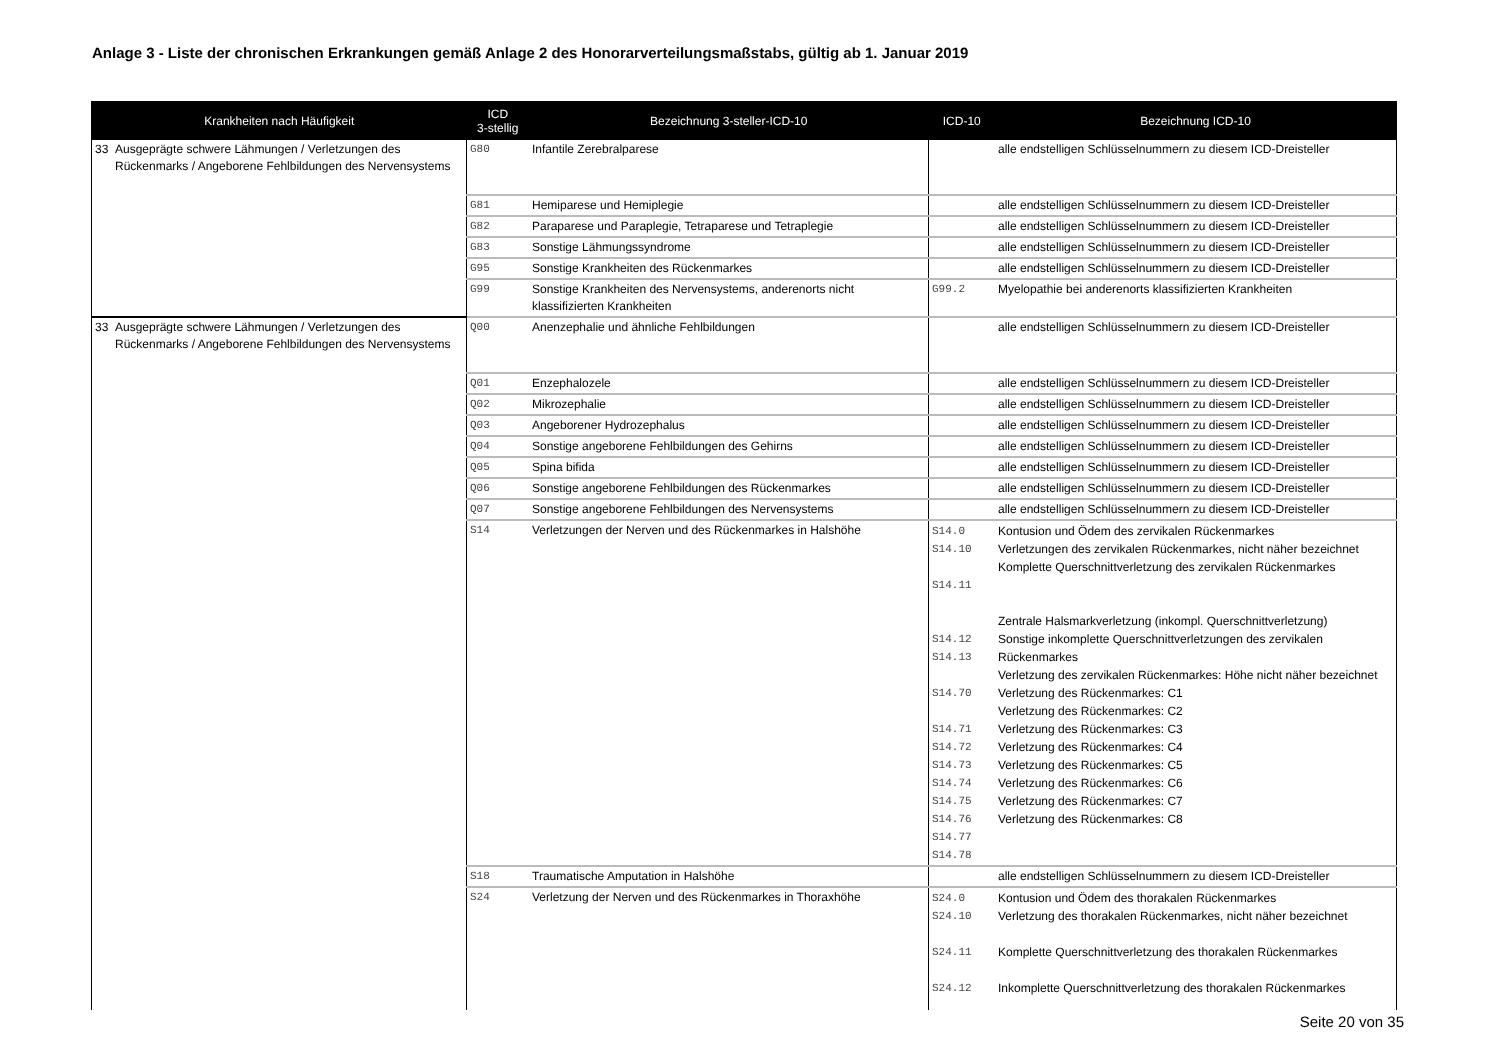Anlage 3 - Liste der chronischen Erkrankungen gemäß Anlage 2 des Honorarverteilungsmaßstabs, gültig ab 1. Januar 2019
| Krankheiten nach Häufigkeit | | ICD 3-stellig | Bezeichnung 3-steller-ICD-10 | ICD-10 | Bezeichnung ICD-10 |
| --- | --- | --- | --- | --- | --- |
| 33 | Ausgeprägte schwere Lähmungen / Verletzungen des Rückenmarks / Angeborene Fehlbildungen des Nervensystems | G80 | Infantile Zerebralparese | | alle endstelligen Schlüsselnummern zu diesem ICD-Dreisteller |
| | | G81 | Hemiparese und Hemiplegie | | alle endstelligen Schlüsselnummern zu diesem ICD-Dreisteller |
| | | G82 | Paraparese und Paraplegie, Tetraparese und Tetraplegie | | alle endstelligen Schlüsselnummern zu diesem ICD-Dreisteller |
| | | G83 | Sonstige Lähmungssyndrome | | alle endstelligen Schlüsselnummern zu diesem ICD-Dreisteller |
| | | G95 | Sonstige Krankheiten des Rückenmarkes | | alle endstelligen Schlüsselnummern zu diesem ICD-Dreisteller |
| | | G99 | Sonstige Krankheiten des Nervensystems, anderenorts nicht klassifizierten Krankheiten | G99.2 | Myelopathie bei anderenorts klassifizierten Krankheiten |
| 33 | Ausgeprägte schwere Lähmungen / Verletzungen des Rückenmarks / Angeborene Fehlbildungen des Nervensystems | Q00 | Anenzephalie und ähnliche Fehlbildungen | | alle endstelligen Schlüsselnummern zu diesem ICD-Dreisteller |
| | | Q01 | Enzephalozele | | alle endstelligen Schlüsselnummern zu diesem ICD-Dreisteller |
| | | Q02 | Mikrozephalie | | alle endstelligen Schlüsselnummern zu diesem ICD-Dreisteller |
| | | Q03 | Angeborener Hydrozephalus | | alle endstelligen Schlüsselnummern zu diesem ICD-Dreisteller |
| | | Q04 | Sonstige angeborene Fehlbildungen des Gehirns | | alle endstelligen Schlüsselnummern zu diesem ICD-Dreisteller |
| | | Q05 | Spina bifida | | alle endstelligen Schlüsselnummern zu diesem ICD-Dreisteller |
| | | Q06 | Sonstige angeborene Fehlbildungen des Rückenmarkes | | alle endstelligen Schlüsselnummern zu diesem ICD-Dreisteller |
| | | Q07 | Sonstige angeborene Fehlbildungen des Nervensystems | | alle endstelligen Schlüsselnummern zu diesem ICD-Dreisteller |
| | | S14 | Verletzungen der Nerven und des Rückenmarkes in Halshöhe | S14.0 S14.10 S14.11 S14.12 S14.13 S14.70 S14.71 S14.72 S14.73 S14.74 S14.75 S14.76 S14.77 S14.78 | Kontusion und Ödem des zervikalen Rückenmarkes Verletzungen des zervikalen Rückenmarkes, nicht näher bezeichnet Komplette Querschnittverletzung des zervikalen Rückenmarkes Zentrale Halsmarkverletzung (inkompl. Querschnittverletzung) Sonstige inkomplette Querschnittverletzungen des zervikalen Rückenmarkes Verletzung des zervikalen Rückenmarkes: Höhe nicht näher bezeichnet Verletzung des Rückenmarkes: C1 Verletzung des Rückenmarkes: C2 Verletzung des Rückenmarkes: C3 Verletzung des Rückenmarkes: C4 Verletzung des Rückenmarkes: C5 Verletzung des Rückenmarkes: C6 Verletzung des Rückenmarkes: C7 Verletzung des Rückenmarkes: C8 |
| | | S18 | Traumatische Amputation in Halshöhe | | alle endstelligen Schlüsselnummern zu diesem ICD-Dreisteller |
| | | S24 | Verletzung der Nerven und des Rückenmarkes in Thoraxhöhe | S24.0 S24.10 S24.11 S24.12 | Kontusion und Ödem des thorakalen Rückenmarkes Verletzung des thorakalen Rückenmarkes, nicht näher bezeichnet Komplette Querschnittverletzung des thorakalen Rückenmarkes Inkomplette Querschnittverletzung des thorakalen Rückenmarkes |
Seite 20 von 35